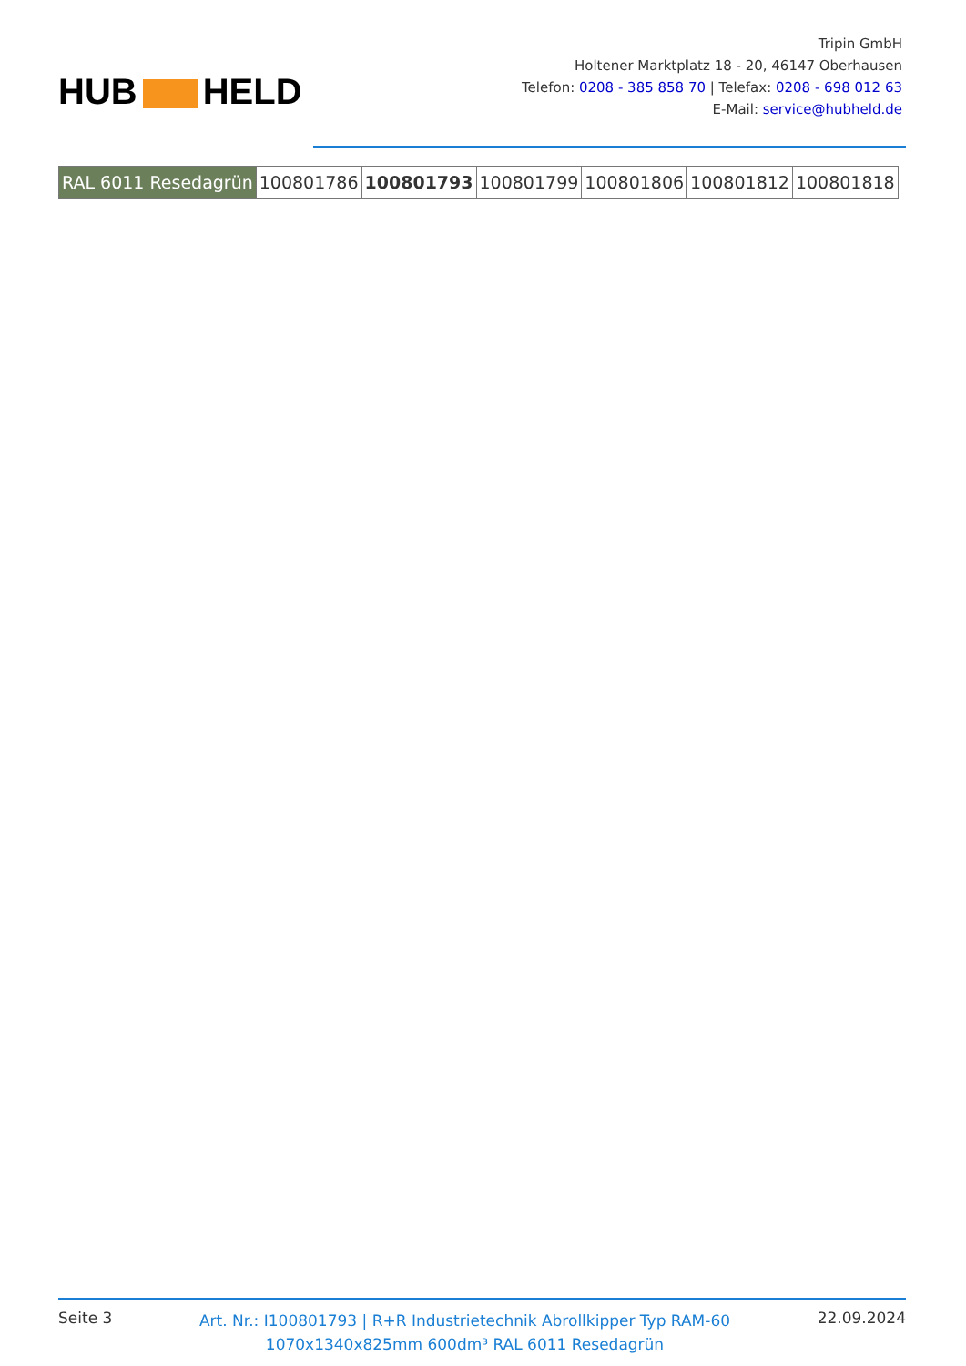HUB HELD
Tripin GmbH
Holtener Marktplatz 18 - 20, 46147 Oberhausen
Telefon: 0208 - 385 858 70 | Telefax: 0208 - 698 012 63
E-Mail: service@hubheld.de
| RAL 6011 Resedagrün | 100801786 | 100801793 | 100801799 | 100801806 | 100801812 | 100801818 |
Seite 3
Art. Nr.: I100801793 | R+R Industrietechnik Abrollkipper Typ RAM-60
1070x1340x825mm 600dm³ RAL 6011 Resedagrün
22.09.2024